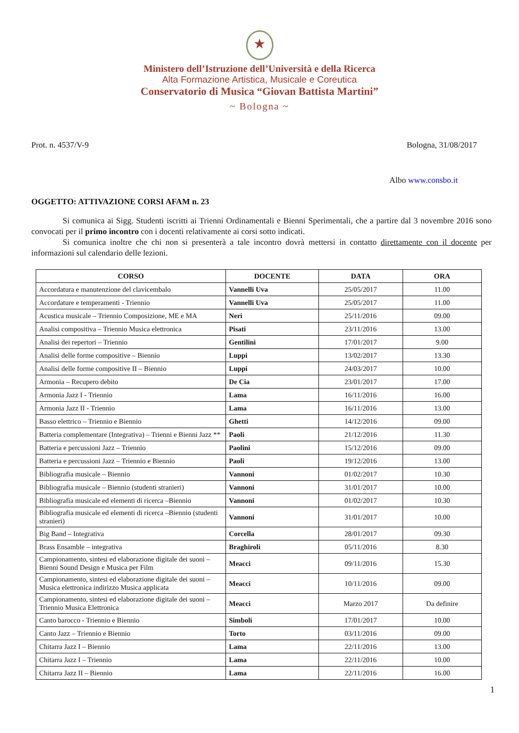★
Ministero dell’Istruzione dell’Università e della Ricerca
Alta Formazione Artistica, Musicale e Coreutica
Conservatorio di Musica “Giovan Battista Martini”
~ Bologna ~
Prot. n. 4537/V-9 Bologna, 31/08/2017
Albo www.consbo.it
OGGETTO: ATTIVAZIONE CORSI AFAM n. 23
Si comunica ai Sigg. Studenti iscritti ai Trienni Ordinamentali e Bienni Sperimentali, che a partire dal 3 novembre 2016 sono convocati per il primo incontro con i docenti relativamente ai corsi sotto indicati.
Si comunica inoltre che chi non si presenterà a tale incontro dovrà mettersi in contatto direttamente con il docente per informazioni sul calendario delle lezioni.
| CORSO | DOCENTE | DATA | ORA |
| --- | --- | --- | --- |
| Accordatura e manutenzione del clavicembalo | Vannelli Uva | 25/05/2017 | 11.00 |
| Accordature e temperamenti - Triennio | Vannelli Uva | 25/05/2017 | 11.00 |
| Acustica musicale – Triennio Composizione, ME e MA | Neri | 25/11/2016 | 09.00 |
| Analisi compositiva – Triennio Musica elettronica | Pisati | 23/11/2016 | 13.00 |
| Analisi dei repertori – Triennio | Gentilini | 17/01/2017 | 9.00 |
| Analisi delle forme compositive – Biennio | Luppi | 13/02/2017 | 13.30 |
| Analisi delle forme compositive II – Biennio | Luppi | 24/03/2017 | 10.00 |
| Armonia – Recupero debito | De Cia | 23/01/2017 | 17.00 |
| Armonia Jazz I - Triennio | Lama | 16/11/2016 | 16.00 |
| Armonia Jazz II - Triennio | Lama | 16/11/2016 | 13.00 |
| Basso elettrico – Triennio e Biennio | Ghetti | 14/12/2016 | 09.00 |
| Batteria complementare (Integrativa) – Trienni e Bienni Jazz ** | Paoli | 21/12/2016 | 11.30 |
| Batteria e percussioni Jazz – Triennio | Paolini | 15/12/2016 | 09.00 |
| Batteria e percussioni Jazz – Triennio e Biennio | Paoli | 19/12/2016 | 13.00 |
| Bibliografia musicale – Biennio | Vannoni | 01/02/2017 | 10.30 |
| Bibliografia musicale – Biennio (studenti stranieri) | Vannoni | 31/01/2017 | 10.00 |
| Bibliografia musicale ed elementi di ricerca –Biennio | Vannoni | 01/02/2017 | 10.30 |
| Bibliografia musicale ed elementi di ricerca –Biennio (studenti stranieri) | Vannoni | 31/01/2017 | 10.00 |
| Big Band – Integrativa | Corcella | 28/01/2017 | 09.30 |
| Brass Ensamble – integrativa | Braghiroli | 05/11/2016 | 8.30 |
| Campionamento, sintesi ed elaborazione digitale dei suoni – Bienni Sound Design e Musica per Film | Meacci | 09/11/2016 | 15.30 |
| Campionamento, sintesi ed elaborazione digitale dei suoni – Musica elettronica indirizzo Musica applicata | Meacci | 10/11/2016 | 09.00 |
| Campionamento, sintesi ed elaborazione digitale dei suoni – Triennio Musica Elettronica | Meacci | Marzo 2017 | Da definire |
| Canto barocco - Triennio e Biennio | Simboli | 17/01/2017 | 10.00 |
| Canto Jazz – Triennio e Biennio | Torto | 03/11/2016 | 09.00 |
| Chitarra Jazz I – Biennio | Lama | 22/11/2016 | 13.00 |
| Chitarra Jazz I – Triennio | Lama | 22/11/2016 | 10.00 |
| Chitarra Jazz II – Biennio | Lama | 22/11/2016 | 16.00 |
1